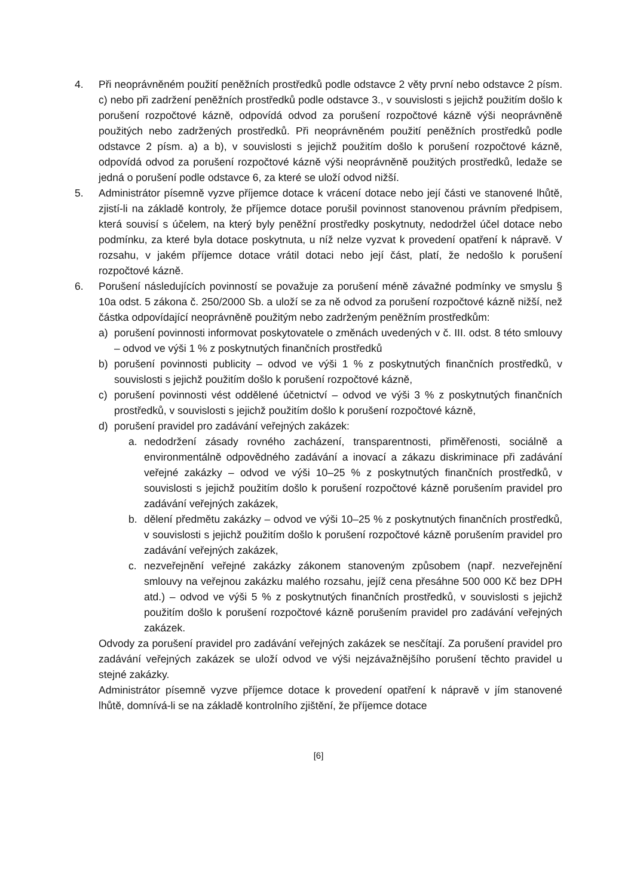4. Při neoprávněném použití peněžních prostředků podle odstavce 2 věty první nebo odstavce 2 písm. c) nebo při zadržení peněžních prostředků podle odstavce 3., v souvislosti s jejichž použitím došlo k porušení rozpočtové kázně, odpovídá odvod za porušení rozpočtové kázně výši neoprávněně použitých nebo zadržených prostředků. Při neoprávněném použití peněžních prostředků podle odstavce 2 písm. a) a b), v souvislosti s jejichž použitím došlo k porušení rozpočtové kázně, odpovídá odvod za porušení rozpočtové kázně výši neoprávněně použitých prostředků, ledaže se jedná o porušení podle odstavce 6, za které se uloží odvod nižší.
5. Administrátor písemně vyzve příjemce dotace k vrácení dotace nebo její části ve stanovené lhůtě, zjistí-li na základě kontroly, že příjemce dotace porušil povinnost stanovenou právním předpisem, která souvisí s účelem, na který byly peněžní prostředky poskytnuty, nedodržel účel dotace nebo podmínku, za které byla dotace poskytnuta, u níž nelze vyzvat k provedení opatření k nápravě. V rozsahu, v jakém příjemce dotace vrátil dotaci nebo její část, platí, že nedošlo k porušení rozpočtové kázně.
6. Porušení následujících povinností se považuje za porušení méně závažné podmínky ve smyslu § 10a odst. 5 zákona č. 250/2000 Sb. a uloží se za ně odvod za porušení rozpočtové kázně nižší, než částka odpovídající neoprávněně použitým nebo zadrženým peněžním prostředkům:
a) porušení povinnosti informovat poskytovatele o změnách uvedených v č. III. odst. 8 této smlouvy – odvod ve výši 1 % z poskytnutých finančních prostředků
b) porušení povinnosti publicity – odvod ve výši 1 % z poskytnutých finančních prostředků, v souvislosti s jejichž použitím došlo k porušení rozpočtové kázně,
c) porušení povinnosti vést oddělené účetnictví – odvod ve výši 3 % z poskytnutých finančních prostředků, v souvislosti s jejichž použitím došlo k porušení rozpočtové kázně,
d) porušení pravidel pro zadávání veřejných zakázek:
a. nedodržení zásady rovného zacházení, transparentnosti, přiměřenosti, sociálně a environmentálně odpovědného zadávání a inovací a zákazu diskriminace při zadávání veřejné zakázky – odvod ve výši 10–25 % z poskytnutých finančních prostředků, v souvislosti s jejichž použitím došlo k porušení rozpočtové kázně porušením pravidel pro zadávání veřejných zakázek,
b. dělení předmětu zakázky – odvod ve výši 10–25 % z poskytnutých finančních prostředků, v souvislosti s jejichž použitím došlo k porušení rozpočtové kázně porušením pravidel pro zadávání veřejných zakázek,
c. nezveřejnění veřejné zakázky zákonem stanoveným způsobem (např. nezveřejnění smlouvy na veřejnou zakázku malého rozsahu, jejíž cena přesáhne 500 000 Kč bez DPH atd.) – odvod ve výši 5 % z poskytnutých finančních prostředků, v souvislosti s jejichž použitím došlo k porušení rozpočtové kázně porušením pravidel pro zadávání veřejných zakázek.
Odvody za porušení pravidel pro zadávání veřejných zakázek se nesčítají. Za porušení pravidel pro zadávání veřejných zakázek se uloží odvod ve výši nejzávažnějšího porušení těchto pravidel u stejné zakázky.
Administrátor písemně vyzve příjemce dotace k provedení opatření k nápravě v jím stanovené lhůtě, domnívá-li se na základě kontrolního zjištění, že příjemce dotace
[6]